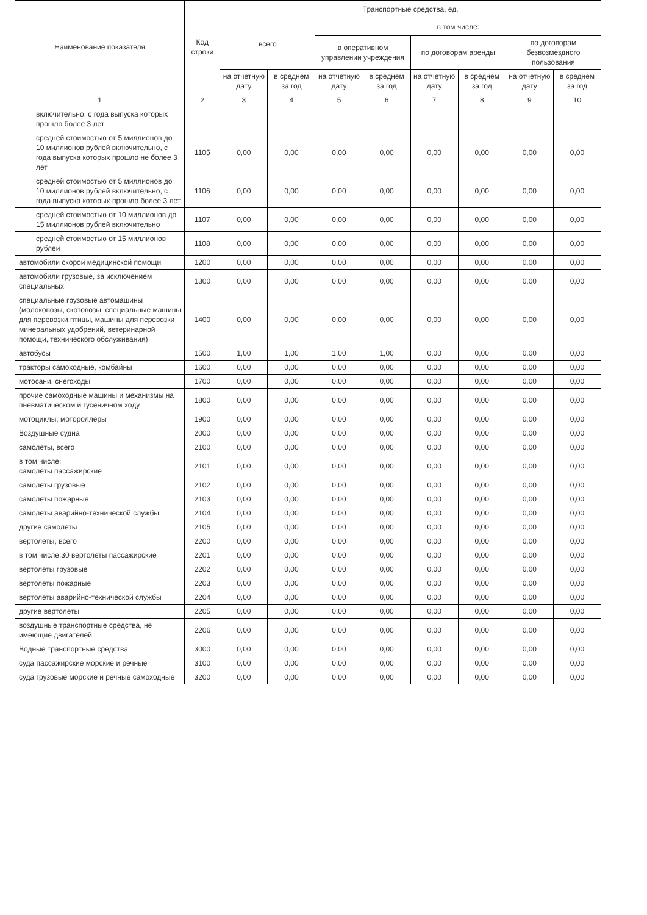| Наименование показателя | Код строки | Транспортные средства, ед. | | | | | | | |
| --- | --- | --- | --- | --- | --- | --- | --- | --- | --- |
| | | всего | | в том числе: | | | | | |
| | | | | в оперативном управлении учреждения | | по договорам аренды | | по договорам безвозмездного пользования | |
| | | на отчетную дату | в среднем за год | на отчетную дату | в среднем за год | на отчетную дату | в среднем за год | на отчетную дату | в среднем за год |
| 1 | 2 | 3 | 4 | 5 | 6 | 7 | 8 | 9 | 10 |
| включительно, с года выпуска которых прошло более 3 лет | | | | | | | | | |
| средней стоимостью от 5 миллионов до 10 миллионов рублей включительно, с года выпуска которых прошло не более 3 лет | 1105 | 0,00 | 0,00 | 0,00 | 0,00 | 0,00 | 0,00 | 0,00 | 0,00 |
| средней стоимостью от 5 миллионов до 10 миллионов рублей включительно, с года выпуска которых прошло более 3 лет | 1106 | 0,00 | 0,00 | 0,00 | 0,00 | 0,00 | 0,00 | 0,00 | 0,00 |
| средней стоимостью от 10 миллионов до 15 миллионов рублей включительно | 1107 | 0,00 | 0,00 | 0,00 | 0,00 | 0,00 | 0,00 | 0,00 | 0,00 |
| средней стоимостью от 15 миллионов рублей | 1108 | 0,00 | 0,00 | 0,00 | 0,00 | 0,00 | 0,00 | 0,00 | 0,00 |
| автомобили скорой медицинской помощи | 1200 | 0,00 | 0,00 | 0,00 | 0,00 | 0,00 | 0,00 | 0,00 | 0,00 |
| автомобили грузовые, за исключением специальных | 1300 | 0,00 | 0,00 | 0,00 | 0,00 | 0,00 | 0,00 | 0,00 | 0,00 |
| специальные грузовые автомашины (молоковозы, скотовозы, специальные машины для перевозки птицы, машины для перевозки минеральных удобрений, ветеринарной помощи, технического обслуживания) | 1400 | 0,00 | 0,00 | 0,00 | 0,00 | 0,00 | 0,00 | 0,00 | 0,00 |
| автобусы | 1500 | 1,00 | 1,00 | 1,00 | 1,00 | 0,00 | 0,00 | 0,00 | 0,00 |
| тракторы самоходные, комбайны | 1600 | 0,00 | 0,00 | 0,00 | 0,00 | 0,00 | 0,00 | 0,00 | 0,00 |
| мотосани, снегоходы | 1700 | 0,00 | 0,00 | 0,00 | 0,00 | 0,00 | 0,00 | 0,00 | 0,00 |
| прочие самоходные машины и механизмы на пневматическом и гусеничном ходу | 1800 | 0,00 | 0,00 | 0,00 | 0,00 | 0,00 | 0,00 | 0,00 | 0,00 |
| мотоциклы, мотороллеры | 1900 | 0,00 | 0,00 | 0,00 | 0,00 | 0,00 | 0,00 | 0,00 | 0,00 |
| Воздушные судна | 2000 | 0,00 | 0,00 | 0,00 | 0,00 | 0,00 | 0,00 | 0,00 | 0,00 |
| самолеты, всего | 2100 | 0,00 | 0,00 | 0,00 | 0,00 | 0,00 | 0,00 | 0,00 | 0,00 |
| в том числе: самолеты пассажирские | 2101 | 0,00 | 0,00 | 0,00 | 0,00 | 0,00 | 0,00 | 0,00 | 0,00 |
| самолеты грузовые | 2102 | 0,00 | 0,00 | 0,00 | 0,00 | 0,00 | 0,00 | 0,00 | 0,00 |
| самолеты пожарные | 2103 | 0,00 | 0,00 | 0,00 | 0,00 | 0,00 | 0,00 | 0,00 | 0,00 |
| самолеты аварийно-технической службы | 2104 | 0,00 | 0,00 | 0,00 | 0,00 | 0,00 | 0,00 | 0,00 | 0,00 |
| другие самолеты | 2105 | 0,00 | 0,00 | 0,00 | 0,00 | 0,00 | 0,00 | 0,00 | 0,00 |
| вертолеты, всего | 2200 | 0,00 | 0,00 | 0,00 | 0,00 | 0,00 | 0,00 | 0,00 | 0,00 |
| в том числе:30 вертолеты пассажирские | 2201 | 0,00 | 0,00 | 0,00 | 0,00 | 0,00 | 0,00 | 0,00 | 0,00 |
| вертолеты грузовые | 2202 | 0,00 | 0,00 | 0,00 | 0,00 | 0,00 | 0,00 | 0,00 | 0,00 |
| вертолеты пожарные | 2203 | 0,00 | 0,00 | 0,00 | 0,00 | 0,00 | 0,00 | 0,00 | 0,00 |
| вертолеты аварийно-технической службы | 2204 | 0,00 | 0,00 | 0,00 | 0,00 | 0,00 | 0,00 | 0,00 | 0,00 |
| другие вертолеты | 2205 | 0,00 | 0,00 | 0,00 | 0,00 | 0,00 | 0,00 | 0,00 | 0,00 |
| воздушные транспортные средства, не имеющие двигателей | 2206 | 0,00 | 0,00 | 0,00 | 0,00 | 0,00 | 0,00 | 0,00 | 0,00 |
| Водные транспортные средства | 3000 | 0,00 | 0,00 | 0,00 | 0,00 | 0,00 | 0,00 | 0,00 | 0,00 |
| суда пассажирские морские и речные | 3100 | 0,00 | 0,00 | 0,00 | 0,00 | 0,00 | 0,00 | 0,00 | 0,00 |
| суда грузовые морские и речные самоходные | 3200 | 0,00 | 0,00 | 0,00 | 0,00 | 0,00 | 0,00 | 0,00 | 0,00 |